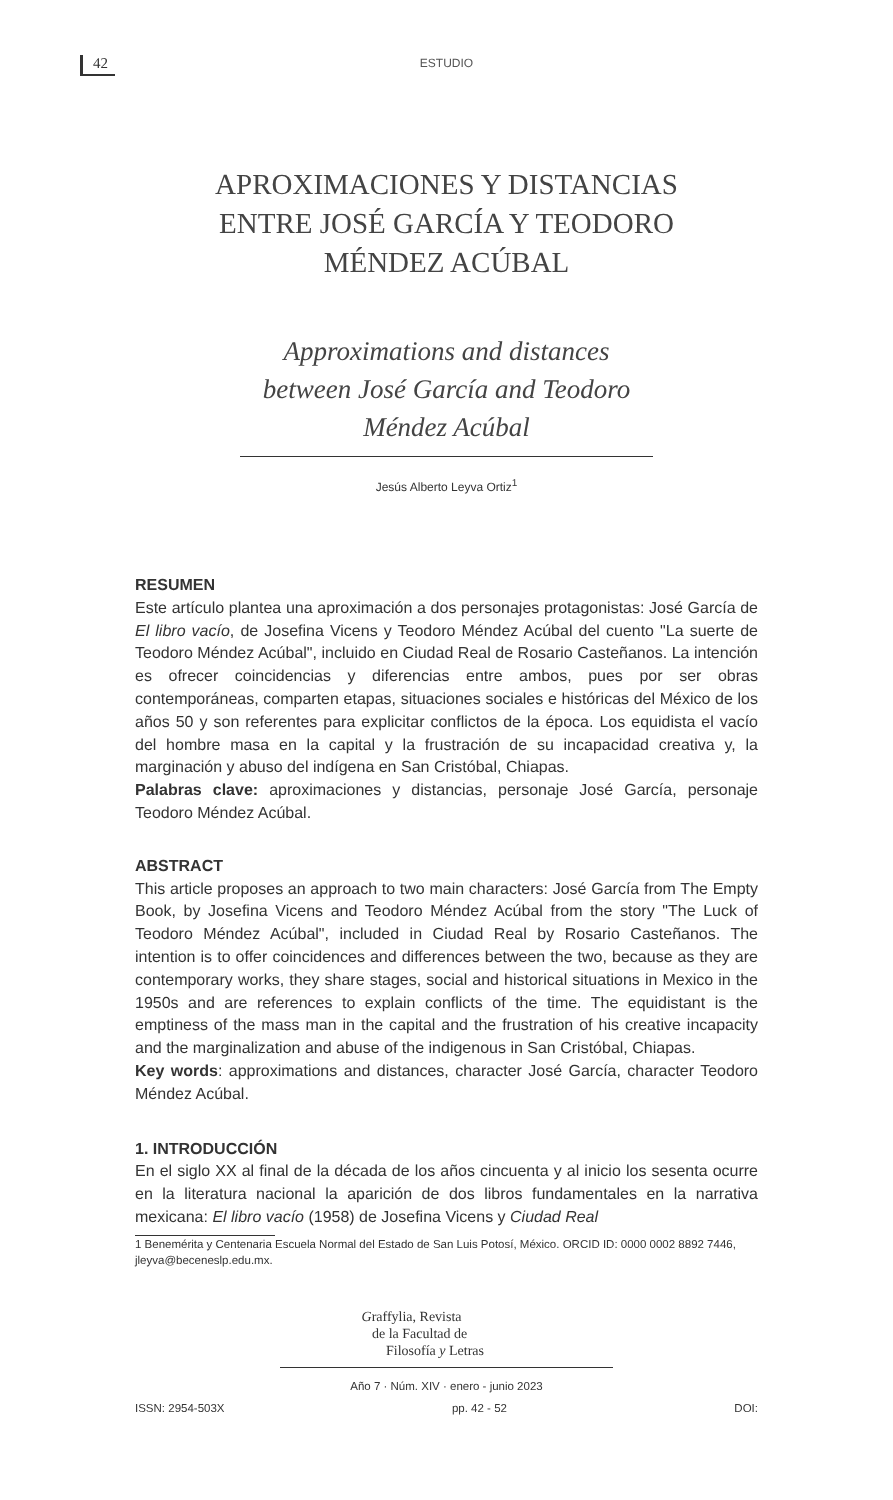42
ESTUDIO
APROXIMACIONES Y DISTANCIAS ENTRE JOSÉ GARCÍA Y TEODORO MÉNDEZ ACÚBAL
Approximations and distances between José García and Teodoro Méndez Acúbal
Jesús Alberto Leyva Ortiz<sup>1</sup>
RESUMEN
Este artículo plantea una aproximación a dos personajes protagonistas: José García de El libro vacío, de Josefina Vicens y Teodoro Méndez Acúbal del cuento "La suerte de Teodoro Méndez Acúbal", incluido en Ciudad Real de Rosario Casteñanos. La intención es ofrecer coincidencias y diferencias entre ambos, pues por ser obras contemporáneas, comparten etapas, situaciones sociales e históricas del México de los años 50 y son referentes para explicitar conflictos de la época. Los equidista el vacío del hombre masa en la capital y la frustración de su incapacidad creativa y, la marginación y abuso del indígena en San Cristóbal, Chiapas.
Palabras clave: aproximaciones y distancias, personaje José García, personaje Teodoro Méndez Acúbal.
ABSTRACT
This article proposes an approach to two main characters: José García from The Empty Book, by Josefina Vicens and Teodoro Méndez Acúbal from the story "The Luck of Teodoro Méndez Acúbal", included in Ciudad Real by Rosario Casteñanos. The intention is to offer coincidences and differences between the two, because as they are contemporary works, they share stages, social and historical situations in Mexico in the 1950s and are references to explain conflicts of the time. The equidistant is the emptiness of the mass man in the capital and the frustration of his creative incapacity and the marginalization and abuse of the indigenous in San Cristóbal, Chiapas.
Key words: approximations and distances, character José García, character Teodoro Méndez Acúbal.
1. INTRODUCCIÓN
En el siglo XX al final de la década de los años cincuenta y al inicio los sesenta ocurre en la literatura nacional la aparición de dos libros fundamentales en la narrativa mexicana: El libro vacío (1958) de Josefina Vicens y Ciudad Real
1 Benemérita y Centenaria Escuela Normal del Estado de San Luis Potosí, México. ORCID ID: 0000 0002 8892 7446, jleyva@beceneslp.edu.mx.
Graffylia, Revista
de la Facultad de
Filosofía y Letras
Año 7 · Núm. XIV · enero - junio 2023
ISSN: 2954-503X pp. 42 - 52 DOI: